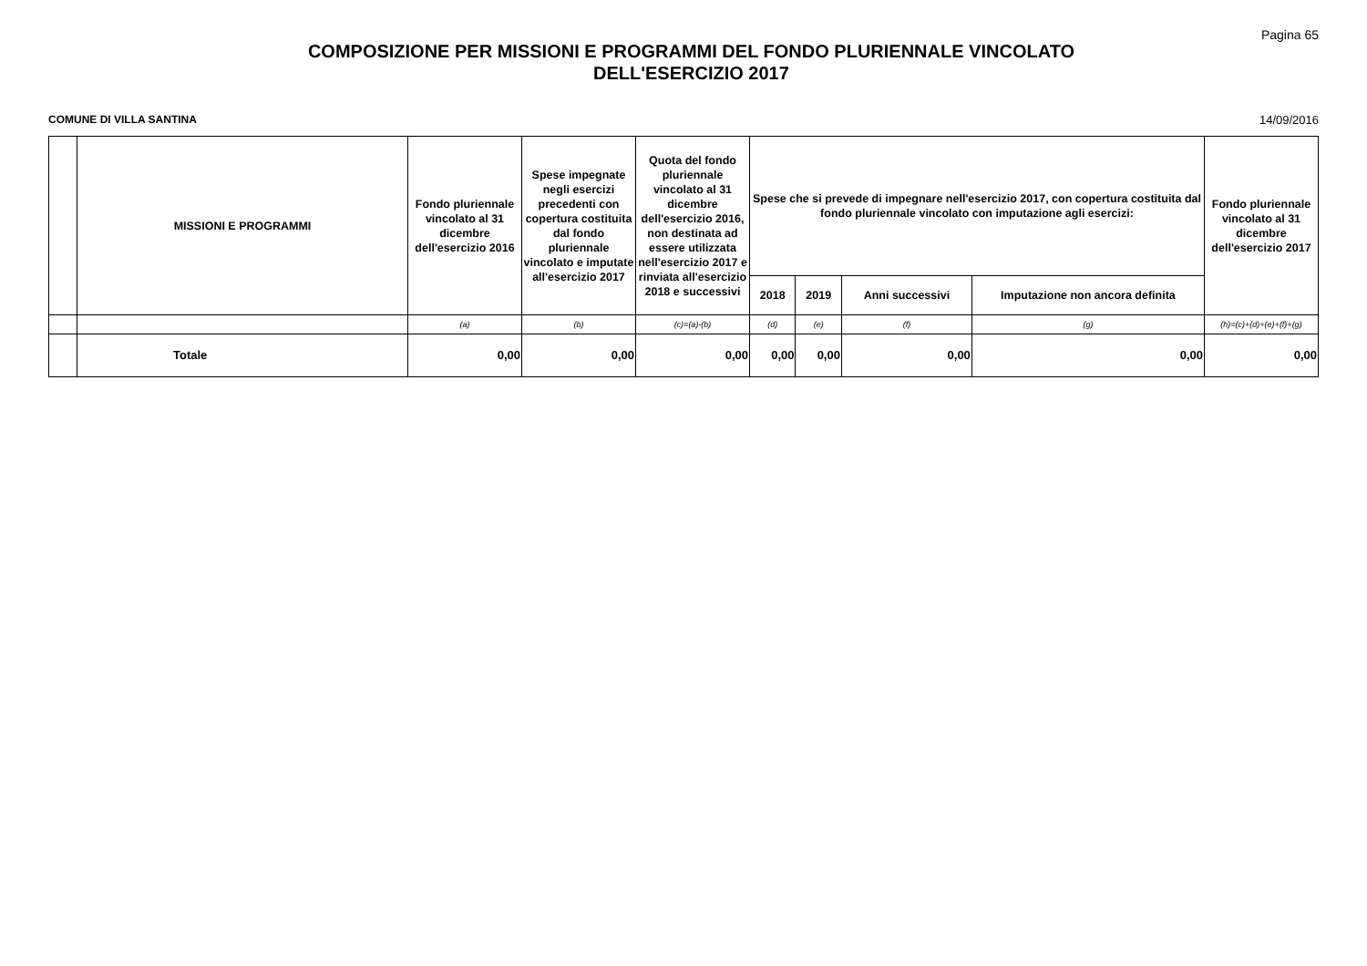COMPOSIZIONE PER MISSIONI E PROGRAMMI DEL FONDO PLURIENNALE VINCOLATO
DELL'ESERCIZIO 2017
Pagina 65
COMUNE DI VILLA SANTINA 14/09/2016
| | MISSIONI E PROGRAMMI | Fondo pluriennale vincolato al 31 dicembre dell'esercizio 2016 | Spese impegnate negli esercizi precedenti con copertura costituita dal fondo pluriennale vincolato e imputate all'esercizio 2017 | Quota del fondo pluriennale vincolato al 31 dicembre dell'esercizio 2016, non destinata ad essere utilizzata nell'esercizio 2017 e rinviata all'esercizio 2018 e successivi | Spese che si prevede di impegnare nell'esercizio 2017, con copertura costituita dal fondo pluriennale vincolato con imputazione agli esercizi: | | | | Fondo pluriennale vincolato al 31 dicembre dell'esercizio 2017 |
| --- | --- | --- | --- | --- | --- | --- | --- | --- | --- |
| | | | | | 2018 | 2019 | Anni successivi | Imputazione non ancora definita | |
| | | (a) | (b) | (c)=(a)-(b) | (d) | (e) | (f) | (g) | (h)=(c)+(d)+(e)+(f)+(g) |
| | Totale | 0,00 | 0,00 | 0,00 | 0,00 | 0,00 | 0,00 | 0,00 | 0,00 |